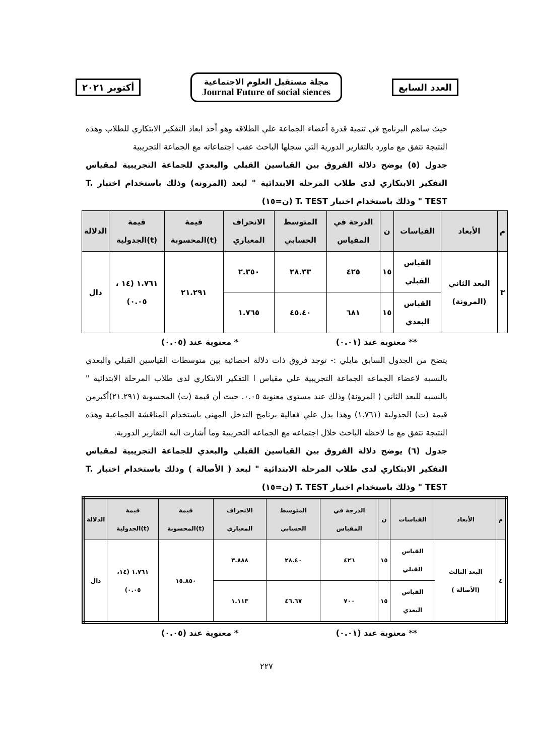العدد السابع
مجلة مستقبل العلوم الاجتماعية
Journal Future of social siences
أكتوبر ٢٠٢١
حيث ساهم البرنامج في تنمية قدرة أعضاء الجماعة علي الطلاقه وهو أحد ابعاد التفكير الابتكاري للطلاب وهذه النتيجة تتفق مع ماورد بالتقارير الدورية التي سجلها الباحث عقب اجتماعاته مع الجماعة التجريبية
جدول (٥) يوضح دلالة الفروق بين القياسين القبلي والبعدي للجماعة التجريبية لمقياس التفكير الابتكاري لدى طلاب المرحلة الابتدائية " لبعد (المرونه) وذلك باستخدام اختبار T. TEST " وذلك باستخدام اختبار T. TEST (ن=١٥)
| م | الأبعاد | القياسات | ن | الدرجة في المقياس | المتوسط الحسابي | الانحراف المعياري | قيمة (t)المحسوبة | قيمة (t)الجدولية | الدلالة |
| --- | --- | --- | --- | --- | --- | --- | --- | --- | --- |
| ٣ | البعد الثاني (المرونة) | القياس القبلي | ١٥ | ٤٢٥ | ٢٨.٣٣ | ٢.٣٥٠ | ٢١.٢٩١ | ١.٧٦١ (١٤ ، ٠.٠٥) | دال |
| | | القياس البعدي | ١٥ | ٦٨١ | ٤٥.٤٠ | ١.٧٦٥ | | | |
** معنوية عند (٠.٠١) * معنوية عند (٠.٠٥)
يتضح من الجدول السابق مايلي :- توجد فروق ذات دلالة احصائية بين متوسطات القياسين القبلي والبعدي بالنسبه لاعضاء الجماعه الجماعة التجريبية علي مقياس ا التفكير الابتكاري لدى طلاب المرحلة الابتدائية " بالنسبه للبعد الثاني ( المرونة) وذلك عند مستوي معنوية ٠.٠٥. حيث أن قيمة (ت) المحسوبة (٢١.٢٩١)أكبرمن قيمة (ت) الجدولية (١.٧٦١) وهذا يدل علي فعالية برنامج التدخل المهني باستخدام المناقشة الجماعية وهذه النتيجة تتفق مع ما لاحظه الباحث خلال اجتماعه مع الجماعه التجريبية وما أشارت اليه التقارير الدورية.
جدول (٦) يوضح دلالة الفروق بين القياسين القبلي والبعدي للجماعة التجريبية لمقياس التفكير الابتكاري لدى طلاب المرحلة الابتدائية " لبعد ( الأصالة ) وذلك باستخدام اختبار T. TEST " وذلك باستخدام اختبار T. TEST (ن=١٥)
| م | الأبعاد | القياسات | ن | الدرجة في المقياس | المتوسط الحسابي | الانحراف المعياري | قيمة (t)المحسوبة | قيمة (t)الجدولية | الدلالة |
| --- | --- | --- | --- | --- | --- | --- | --- | --- | --- |
| ٤ | البعد الثالث (الأصالة ) | القياس القبلي | ١٥ | ٤٢٦ | ٢٨.٤٠ | ٣.٨٨٨ | ١٥.٨٥٠ | ١.٧٦١ (١٤، ٠.٠٥) | دال |
| | | القياس البعدي | ١٥ | ٧٠٠ | ٤٦.٦٧ | ١.١١٣ | | | |
** معنوية عند (٠.٠١) * معنوية عند (٠.٠٥)
٢٢٧